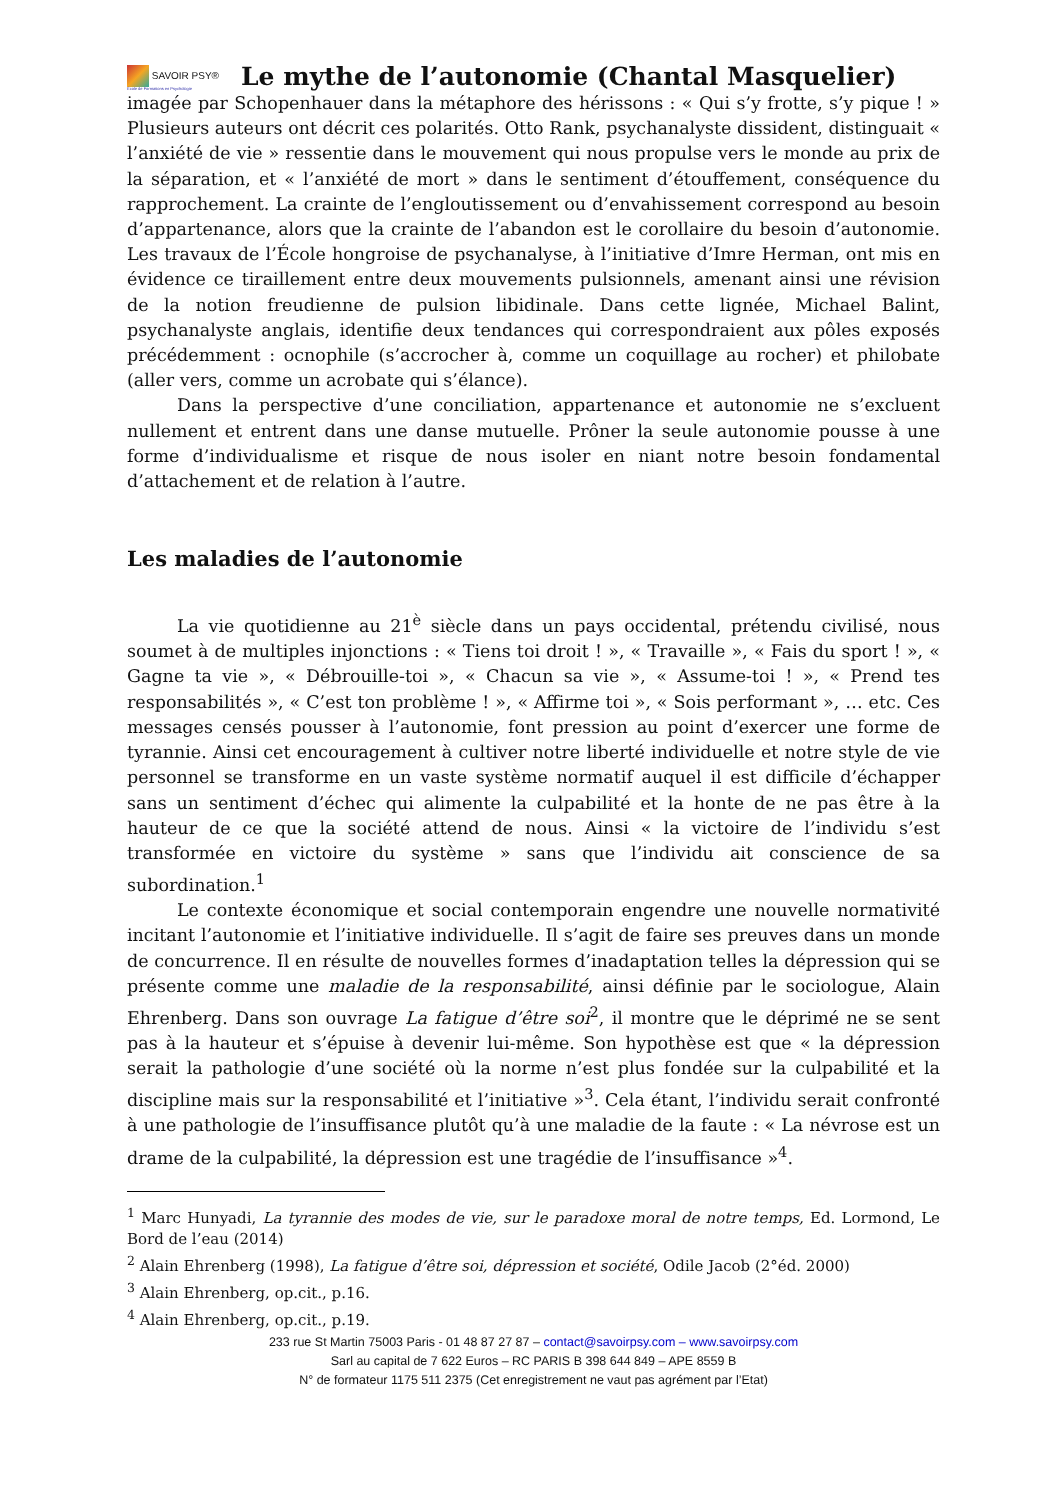SAVOIR PSY®
École de Formations en Psychologie
Le mythe de l’autonomie (Chantal Masquelier)
imagée par Schopenhauer dans la métaphore des hérissons : « Qui s’y frotte, s’y pique ! » Plusieurs auteurs ont décrit ces polarités. Otto Rank, psychanalyste dissident, distinguait « l’anxiété de vie » ressentie dans le mouvement qui nous propulse vers le monde au prix de la séparation, et « l’anxiété de mort » dans le sentiment d’étouffement, conséquence du rapprochement. La crainte de l’engloutissement ou d’envahissement correspond au besoin d’appartenance, alors que la crainte de l’abandon est le corollaire du besoin d’autonomie. Les travaux de l’École hongroise de psychanalyse, à l’initiative d’Imre Herman, ont mis en évidence ce tiraillement entre deux mouvements pulsionnels, amenant ainsi une révision de la notion freudienne de pulsion libidinale. Dans cette lignée, Michael Balint, psychanalyste anglais, identifie deux tendances qui correspondraient aux pôles exposés précédemment : ocnophile (s’accrocher à, comme un coquillage au rocher) et philobate (aller vers, comme un acrobate qui s’élance).
Dans la perspective d’une conciliation, appartenance et autonomie ne s’excluent nullement et entrent dans une danse mutuelle. Prôner la seule autonomie pousse à une forme d’individualisme et risque de nous isoler en niant notre besoin fondamental d’attachement et de relation à l’autre.
Les maladies de l’autonomie
La vie quotidienne au 21<sup>è</sup> siècle dans un pays occidental, prétendu civilisé, nous soumet à de multiples injonctions : « Tiens toi droit ! », « Travaille », « Fais du sport ! », « Gagne ta vie », « Débrouille-toi », « Chacun sa vie », « Assume-toi ! », « Prend tes responsabilités », « C’est ton problème ! », « Affirme toi », « Sois performant », … etc. Ces messages censés pousser à l’autonomie, font pression au point d’exercer une forme de tyrannie. Ainsi cet encouragement à cultiver notre liberté individuelle et notre style de vie personnel se transforme en un vaste système normatif auquel il est difficile d’échapper sans un sentiment d’échec qui alimente la culpabilité et la honte de ne pas être à la hauteur de ce que la société attend de nous. Ainsi « la victoire de l’individu s’est transformée en victoire du système » sans que l’individu ait conscience de sa subordination.<sup>1</sup>
Le contexte économique et social contemporain engendre une nouvelle normativité incitant l’autonomie et l’initiative individuelle. Il s’agit de faire ses preuves dans un monde de concurrence. Il en résulte de nouvelles formes d’inadaptation telles la dépression qui se présente comme une maladie de la responsabilité, ainsi définie par le sociologue, Alain Ehrenberg. Dans son ouvrage La fatigue d’être soi<sup>2</sup>, il montre que le déprimé ne se sent pas à la hauteur et s’épuise à devenir lui-même. Son hypothèse est que « la dépression serait la pathologie d’une société où la norme n’est plus fondée sur la culpabilité et la discipline mais sur la responsabilité et l’initiative »<sup>3</sup>. Cela étant, l’individu serait confronté à une pathologie de l’insuffisance plutôt qu’à une maladie de la faute : « La névrose est un drame de la culpabilité, la dépression est une tragédie de l’insuffisance »<sup>4</sup>.
<sup>1</sup> Marc Hunyadi, La tyrannie des modes de vie, sur le paradoxe moral de notre temps, Ed. Lormond, Le Bord de l’eau (2014)
<sup>2</sup> Alain Ehrenberg (1998), La fatigue d’être soi, dépression et société, Odile Jacob (2°éd. 2000)
<sup>3</sup> Alain Ehrenberg, op.cit., p.16.
<sup>4</sup> Alain Ehrenberg, op.cit., p.19.
233 rue St Martin 75003 Paris - 01 48 87 27 87 – contact@savoirpsy.com – www.savoirpsy.com
Sarl au capital de 7 622 Euros – RC PARIS B 398 644 849 – APE 8559 B
N° de formateur 1175 511 2375 (Cet enregistrement ne vaut pas agrément par l’Etat)